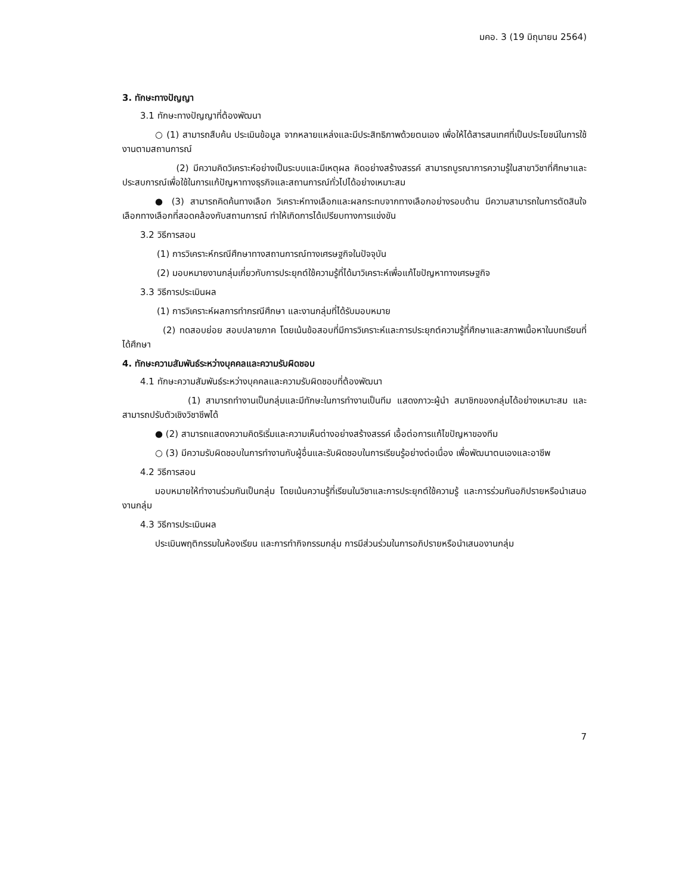มคอ. 3 (19 มิถุนายน 2564)
3. ทักษะทางปัญญา
3.1 ทักษะทางปัญญาที่ต้องพัฒนา
○ (1) สามารถสืบค้น ประเมินข้อมูล จากหลายแหล่งและมีประสิทธิภาพด้วยตนเอง เพื่อให้ได้สารสนเทศที่เป็นประโยชน์ในการใช้งานตามสถานการณ์
(2) มีความคิดวิเคราะห์อย่างเป็นระบบและมีเหตุผล คิดอย่างสร้างสรรค์ สามารถบูรณาการความรู้ในสาขาวิชาที่ศึกษาและประสบการณ์เพื่อใช้ในการแก้ปัญหาทางธุรกิจและสถานการณ์ทั่วไปได้อย่างเหมาะสม
● (3) สามารถคิดค้นทางเลือก วิเคราะห์ทางเลือกและผลกระทบจากทางเลือกอย่างรอบด้าน มีความสามารถในการตัดสินใจเลือกทางเลือกที่สอดคล้องกับสถานการณ์ ทำให้เกิดการได้เปรียบทางการแข่งขัน
3.2 วิธีการสอน
(1) การวิเคราะห์กรณีศึกษาทางสถานการณ์ทางเศรษฐกิจในปัจจุบัน
(2) มอบหมายงานกลุ่มเกี่ยวกับการประยุกต์ใช้ความรู้ที่ได้มาวิเคราะห์เพื่อแก้ไขปัญหาทางเศรษฐกิจ
3.3 วิธีการประเมินผล
(1) การวิเคราะห์ผลการทำกรณีศึกษา และงานกลุ่มที่ได้รับมอบหมาย
(2) ทดสอบย่อย สอบปลายภาค โดยเน้นข้อสอบที่มีการวิเคราะห์และการประยุกต์ความรู้ที่ศึกษาและสภาพเนื้อหาในบทเรียนที่ได้ศึกษา
4. ทักษะความสัมพันธ์ระหว่างบุคคลและความรับผิดชอบ
4.1 ทักษะความสัมพันธ์ระหว่างบุคคลและความรับผิดชอบที่ต้องพัฒนา
(1) สามารถทำงานเป็นกลุ่มและมีทักษะในการทำงานเป็นทีม แสดงภาวะผู้นำ สมาชิกของกลุ่มได้อย่างเหมาะสม และสามารถปรับตัวเชิงวิชาชีพได้
● (2) สามารถแสดงความคิดริเริ่มและความเห็นต่างอย่างสร้างสรรค์ เอื้อต่อการแก้ไขปัญหาของทีม
○ (3) มีความรับผิดชอบในการทำงานกับผู้อื่นและรับผิดชอบในการเรียนรู้อย่างต่อเนื่อง เพื่อพัฒนาตนเองและอาชีพ
4.2 วิธีการสอน
มอบหมายให้ทำงานร่วมกันเป็นกลุ่ม โดยเน้นความรู้ที่เรียนในวิชาและการประยุกต์ใช้ความรู้ และการร่วมกันอภิปรายหรือนำเสนองานกลุ่ม
4.3 วิธีการประเมินผล
ประเมินพฤติกรรมในห้องเรียน และการทำกิจกรรมกลุ่ม การมีส่วนร่วมในการอภิปรายหรือนำเสนองานกลุ่ม
7